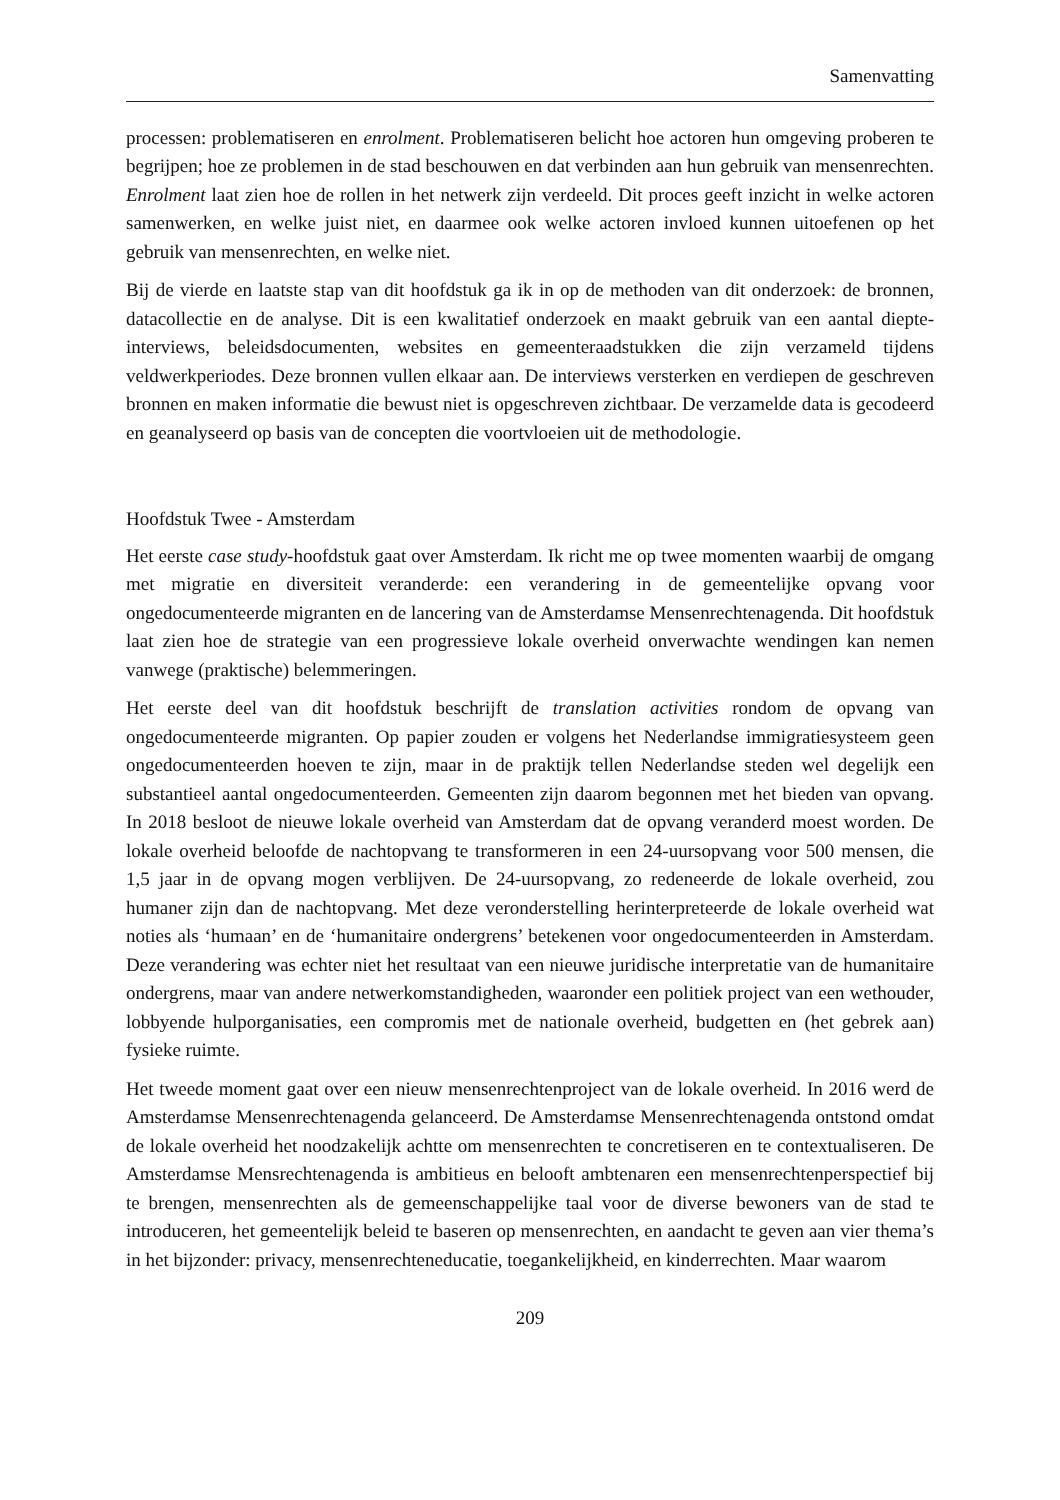Samenvatting
processen: problematiseren en enrolment. Problematiseren belicht hoe actoren hun omgeving proberen te begrijpen; hoe ze problemen in de stad beschouwen en dat verbinden aan hun gebruik van mensenrechten. Enrolment laat zien hoe de rollen in het netwerk zijn verdeeld. Dit proces geeft inzicht in welke actoren samenwerken, en welke juist niet, en daarmee ook welke actoren invloed kunnen uitoefenen op het gebruik van mensenrechten, en welke niet.
Bij de vierde en laatste stap van dit hoofdstuk ga ik in op de methoden van dit onderzoek: de bronnen, datacollectie en de analyse. Dit is een kwalitatief onderzoek en maakt gebruik van een aantal diepte-interviews, beleidsdocumenten, websites en gemeenteraadstukken die zijn verzameld tijdens veldwerkperiodes. Deze bronnen vullen elkaar aan. De interviews versterken en verdiepen de geschreven bronnen en maken informatie die bewust niet is opgeschreven zichtbaar. De verzamelde data is gecodeerd en geanalyseerd op basis van de concepten die voortvloeien uit de methodologie.
Hoofdstuk Twee - Amsterdam
Het eerste case study-hoofdstuk gaat over Amsterdam. Ik richt me op twee momenten waarbij de omgang met migratie en diversiteit veranderde: een verandering in de gemeentelijke opvang voor ongedocumenteerde migranten en de lancering van de Amsterdamse Mensenrechtenagenda. Dit hoofdstuk laat zien hoe de strategie van een progressieve lokale overheid onverwachte wendingen kan nemen vanwege (praktische) belemmeringen.
Het eerste deel van dit hoofdstuk beschrijft de translation activities rondom de opvang van ongedocumenteerde migranten. Op papier zouden er volgens het Nederlandse immigratiesysteem geen ongedocumenteerden hoeven te zijn, maar in de praktijk tellen Nederlandse steden wel degelijk een substantieel aantal ongedocumenteerden. Gemeenten zijn daarom begonnen met het bieden van opvang. In 2018 besloot de nieuwe lokale overheid van Amsterdam dat de opvang veranderd moest worden. De lokale overheid beloofde de nachtopvang te transformeren in een 24-uursopvang voor 500 mensen, die 1,5 jaar in de opvang mogen verblijven. De 24-uursopvang, zo redeneerde de lokale overheid, zou humaner zijn dan de nachtopvang. Met deze veronderstelling herinterpreteerde de lokale overheid wat noties als ‘humaan’ en de ‘humanitaire ondergrens’ betekenen voor ongedocumenteerden in Amsterdam. Deze verandering was echter niet het resultaat van een nieuwe juridische interpretatie van de humanitaire ondergrens, maar van andere netwerkomstandigheden, waaronder een politiek project van een wethouder, lobbyende hulporganisaties, een compromis met de nationale overheid, budgetten en (het gebrek aan) fysieke ruimte.
Het tweede moment gaat over een nieuw mensenrechtenproject van de lokale overheid. In 2016 werd de Amsterdamse Mensenrechtenagenda gelanceerd. De Amsterdamse Mensenrechtenagenda ontstond omdat de lokale overheid het noodzakelijk achtte om mensenrechten te concretiseren en te contextualiseren. De Amsterdamse Mensrechtenagenda is ambitieus en belooft ambtenaren een mensenrechtenperspectief bij te brengen, mensenrechten als de gemeenschappelijke taal voor de diverse bewoners van de stad te introduceren, het gemeentelijk beleid te baseren op mensenrechten, en aandacht te geven aan vier thema’s in het bijzonder: privacy, mensenrechteneducatie, toegankelijkheid, en kinderrechten. Maar waarom
209